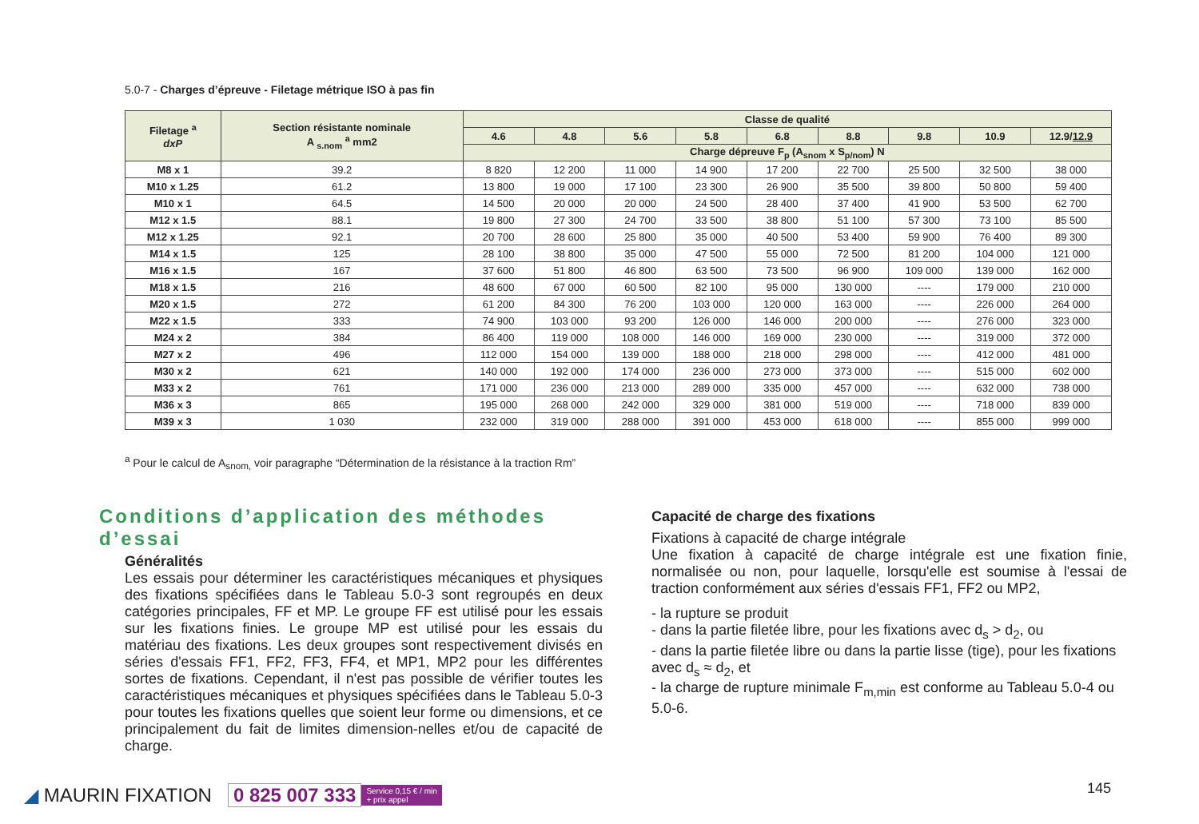5.0-7 - Charges d’épreuve - Filetage métrique ISO à pas fin
| Filetage <sup>a</sup> dxP | Section résistante nominale A <sub>s.nom</sub> <sup>a</sup> mm2 | Classe de qualité | | | | | | | | |
| --- | --- | --- | --- | --- | --- | --- | --- | --- | --- | --- |
| | | 4.6 | 4.8 | 5.6 | 5.8 | 6.8 | 8.8 | 9.8 | 10.9 | 12.9/ 12.9 |
| | | Charge dépreuve F<sub>p</sub> (A<sub>snom</sub> x S<sub>p/nom</sub>) N | | | | | | | | |
| M8 x 1 | 39.2 | 8 820 | 12 200 | 11 000 | 14 900 | 17 200 | 22 700 | 25 500 | 32 500 | 38 000 |
| M10 x 1.25 | 61.2 | 13 800 | 19 000 | 17 100 | 23 300 | 26 900 | 35 500 | 39 800 | 50 800 | 59 400 |
| M10 x 1 | 64.5 | 14 500 | 20 000 | 20 000 | 24 500 | 28 400 | 37 400 | 41 900 | 53 500 | 62 700 |
| M12 x 1.5 | 88.1 | 19 800 | 27 300 | 24 700 | 33 500 | 38 800 | 51 100 | 57 300 | 73 100 | 85 500 |
| M12 x 1.25 | 92.1 | 20 700 | 28 600 | 25 800 | 35 000 | 40 500 | 53 400 | 59 900 | 76 400 | 89 300 |
| M14 x 1.5 | 125 | 28 100 | 38 800 | 35 000 | 47 500 | 55 000 | 72 500 | 81 200 | 104 000 | 121 000 |
| M16 x 1.5 | 167 | 37 600 | 51 800 | 46 800 | 63 500 | 73 500 | 96 900 | 109 000 | 139 000 | 162 000 |
| M18 x 1.5 | 216 | 48 600 | 67 000 | 60 500 | 82 100 | 95 000 | 130 000 | ---- | 179 000 | 210 000 |
| M20 x 1.5 | 272 | 61 200 | 84 300 | 76 200 | 103 000 | 120 000 | 163 000 | ---- | 226 000 | 264 000 |
| M22 x 1.5 | 333 | 74 900 | 103 000 | 93 200 | 126 000 | 146 000 | 200 000 | ---- | 276 000 | 323 000 |
| M24 x 2 | 384 | 86 400 | 119 000 | 108 000 | 146 000 | 169 000 | 230 000 | ---- | 319 000 | 372 000 |
| M27 x 2 | 496 | 112 000 | 154 000 | 139 000 | 188 000 | 218 000 | 298 000 | ---- | 412 000 | 481 000 |
| M30 x 2 | 621 | 140 000 | 192 000 | 174 000 | 236 000 | 273 000 | 373 000 | ---- | 515 000 | 602 000 |
| M33 x 2 | 761 | 171 000 | 236 000 | 213 000 | 289 000 | 335 000 | 457 000 | ---- | 632 000 | 738 000 |
| M36 x 3 | 865 | 195 000 | 268 000 | 242 000 | 329 000 | 381 000 | 519 000 | ---- | 718 000 | 839 000 |
| M39 x 3 | 1 030 | 232 000 | 319 000 | 288 000 | 391 000 | 453 000 | 618 000 | ---- | 855 000 | 999 000 |
<sup>a</sup> Pour le calcul de A<sub>snom,</sub> voir paragraphe “Détermination de la résistance à la traction Rm”
Conditions d’application des méthodes d’essai
Généralités
Les essais pour déterminer les caractéristiques mécaniques et physiques des fixations spécifiées dans le Tableau 5.0-3 sont regroupés en deux catégories principales, FF et MP. Le groupe FF est utilisé pour les essais sur les fixations finies. Le groupe MP est utilisé pour les essais du matériau des fixations. Les deux groupes sont respectivement divisés en séries d'essais FF1, FF2, FF3, FF4, et MP1, MP2 pour les différentes sortes de fixations. Cependant, il n'est pas possible de vérifier toutes les caractéristiques mécaniques et physiques spécifiées dans le Tableau 5.0-3 pour toutes les fixations quelles que soient leur forme ou dimensions, et ce principalement du fait de limites dimension-nelles et/ou de capacité de charge.
Capacité de charge des fixations
Fixations à capacité de charge intégrale
Une fixation à capacité de charge intégrale est une fixation finie, normalisée ou non, pour laquelle, lorsqu'elle est soumise à l'essai de traction conformément aux séries d'essais FF1, FF2 ou MP2,
- la rupture se produit
- dans la partie filetée libre, pour les fixations avec d<sub>s</sub> > d<sub>2</sub>, ou
- dans la partie filetée libre ou dans la partie lisse (tige), pour les fixations avec d<sub>s</sub> ≈ d<sub>2</sub>, et
- la charge de rupture minimale F<sub>m,min</sub> est conforme au Tableau 5.0-4 ou 5.0-6.
◢ MAURIN FIXATION 0 825 007 333 Service 0,15 € / min
+ prix appel
145